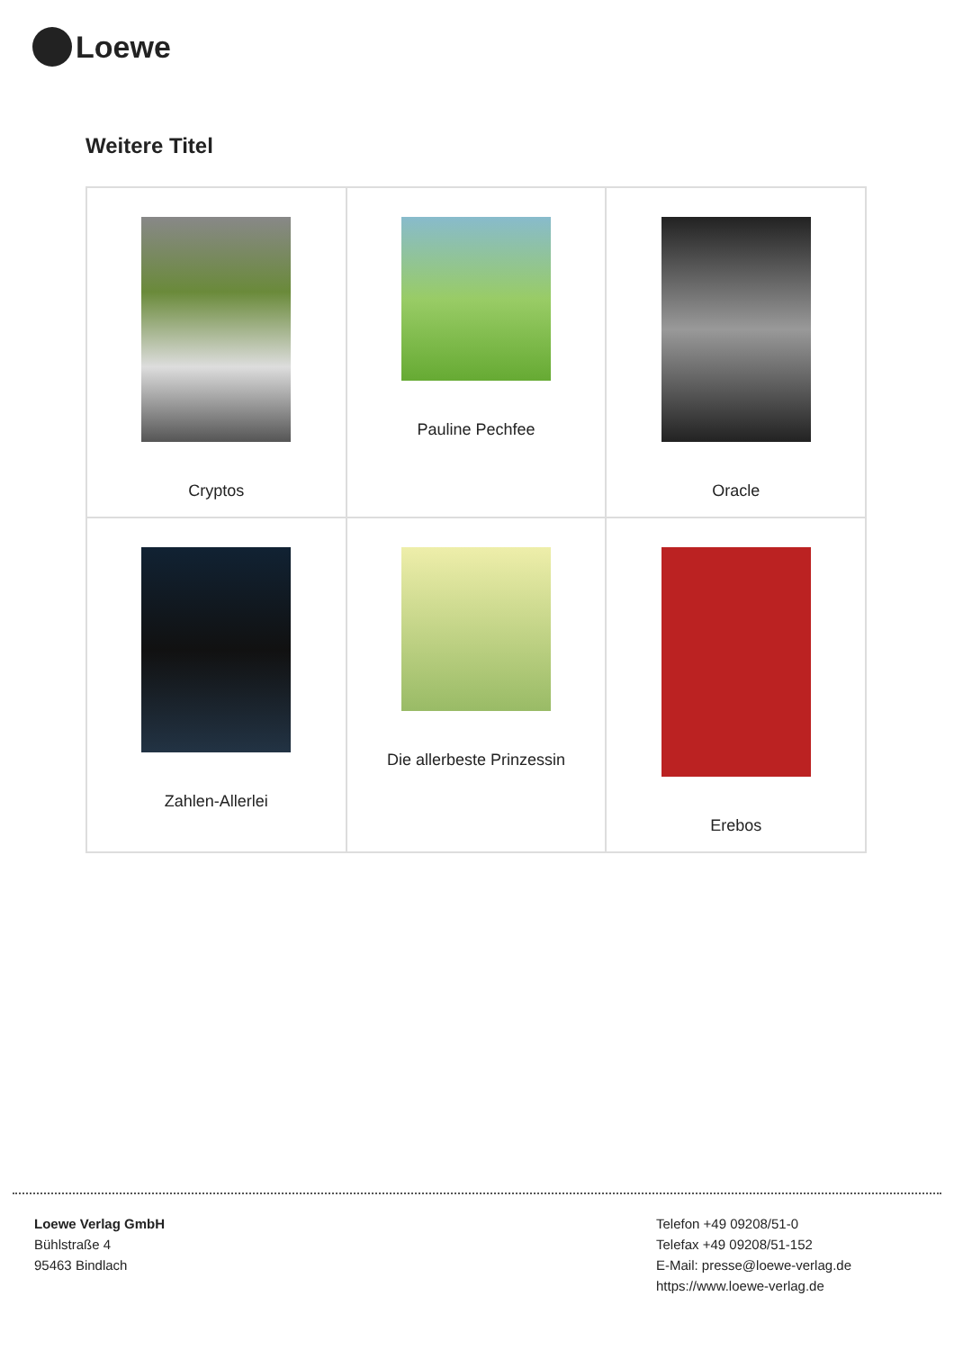Loewe
Weitere Titel
| Cryptos | Pauline Pechfee | Oracle |
| Zahlen-Allerlei | Die allerbeste Prinzessin | Erebos |
Loewe Verlag GmbH
Bühlstraße 4
95463 Bindlach
Telefon +49 09208/51-0
Telefax +49 09208/51-152
E-Mail: presse@loewe-verlag.de
https://www.loewe-verlag.de